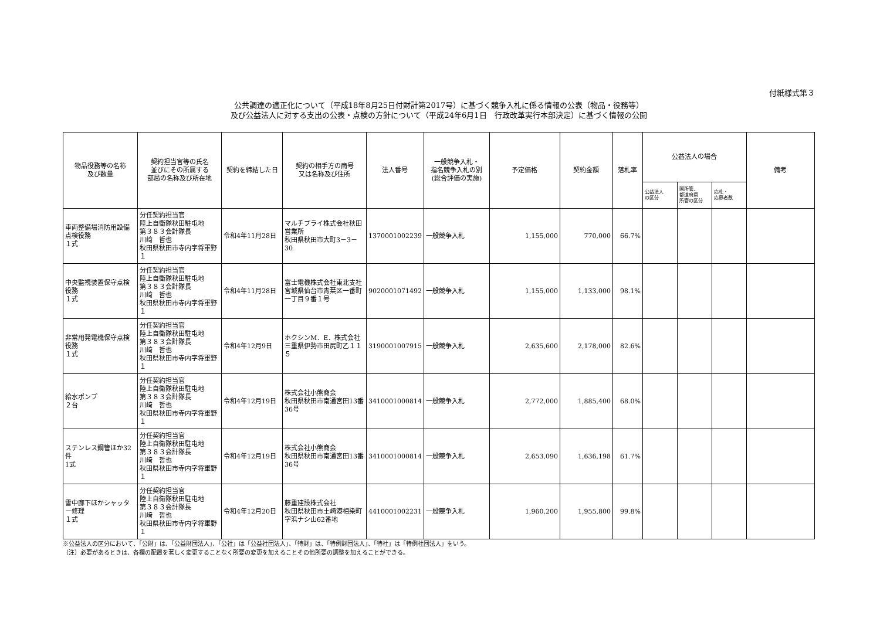付紙様式第３
公共調達の適正化について（平成18年8月25日付財計第2017号）に基づく競争入札に係る情報の公表（物品・役務等）
及び公益法人に対する支出の公表・点検の方針について（平成24年6月1日　行政改革実行本部決定）に基づく情報の公開
| 物品役務等の名称 及び数量 | 契約担当官等の氏名 並びにその所属する 部局の名称及び所在地 | 契約を締結した日 | 契約の相手方の商号 又は名称及び住所 | 法人番号 | 一般競争入札・ 指名競争入札の別 (総合評価の実施) | 予定価格 | 契約金額 | 落札率 | 公益法人の場合 | | | 備考 |
| --- | --- | --- | --- | --- | --- | --- | --- | --- | --- | --- | --- | --- |
| | | | | | | | | | 公益法人 の区分 | 国所管、 都道府県 所管の区分 | 応札・ 応募者数 | |
| 車両整備場消防用設備点検役務 １式 | 分任契約担当官 陸上自衛隊秋田駐屯地 第３８３会計隊長 川﨑 哲也 秋田県秋田市寺内字将軍野１ | 令和4年11月28日 | マルチプライ株式会社秋田営業所 秋田県秋田市大町3－3－30 | 1370001002239 | 一般競争入札 | 1,155,000 | 770,000 | 66.7% | | | | |
| 中央監視装置保守点検役務 １式 | 分任契約担当官 陸上自衛隊秋田駐屯地 第３８３会計隊長 川﨑 哲也 秋田県秋田市寺内字将軍野１ | 令和4年11月28日 | 富士電機株式会社東北支社 宮城県仙台市青葉区一番町一丁目９番１号 | 9020001071492 | 一般競争入札 | 1,155,000 | 1,133,000 | 98.1% | | | | |
| 非常用発電機保守点検役務 １式 | 分任契約担当官 陸上自衛隊秋田駐屯地 第３８３会計隊長 川﨑 哲也 秋田県秋田市寺内字将軍野１ | 令和4年12月9日 | ホクシンM．E．株式会社 三重県伊勢市田尻町乙１１５ | 3190001007915 | 一般競争入札 | 2,635,600 | 2,178,000 | 82.6% | | | | |
| 給水ポンプ ２台 | 分任契約担当官 陸上自衛隊秋田駐屯地 第３８３会計隊長 川﨑 哲也 秋田県秋田市寺内字将軍野１ | 令和4年12月19日 | 株式会社小熊商会 秋田県秋田市南通宮田13番36号 | 3410001000814 | 一般競争入札 | 2,772,000 | 1,885,400 | 68.0% | | | | |
| ステンレス鋼管ほか32件 1式 | 分任契約担当官 陸上自衛隊秋田駐屯地 第３８３会計隊長 川﨑 哲也 秋田県秋田市寺内字将軍野１ | 令和4年12月19日 | 株式会社小熊商会 秋田県秋田市南通宮田13番36号 | 3410001000814 | 一般競争入札 | 2,653,090 | 1,636,198 | 61.7% | | | | |
| 雪中廊下ほかシャッター修理 １式 | 分任契約担当官 陸上自衛隊秋田駐屯地 第３８３会計隊長 川﨑 哲也 秋田県秋田市寺内字将軍野１ | 令和4年12月20日 | 藤重建設株式会社 秋田県秋田市土崎港相染町字浜ナシ山62番地 | 4410001002231 | 一般競争入札 | 1,960,200 | 1,955,800 | 99.8% | | | | |
※公益法人の区分において、「公財」は、「公益財団法人」、「公社」は「公益社団法人」、「特財」は、「特例財団法人」、「特社」は「特例社団法人」をいう。
（注）必要があるときは、各欄の配置を著しく変更することなく所要の変更を加えることその他所要の調整を加えることができる。